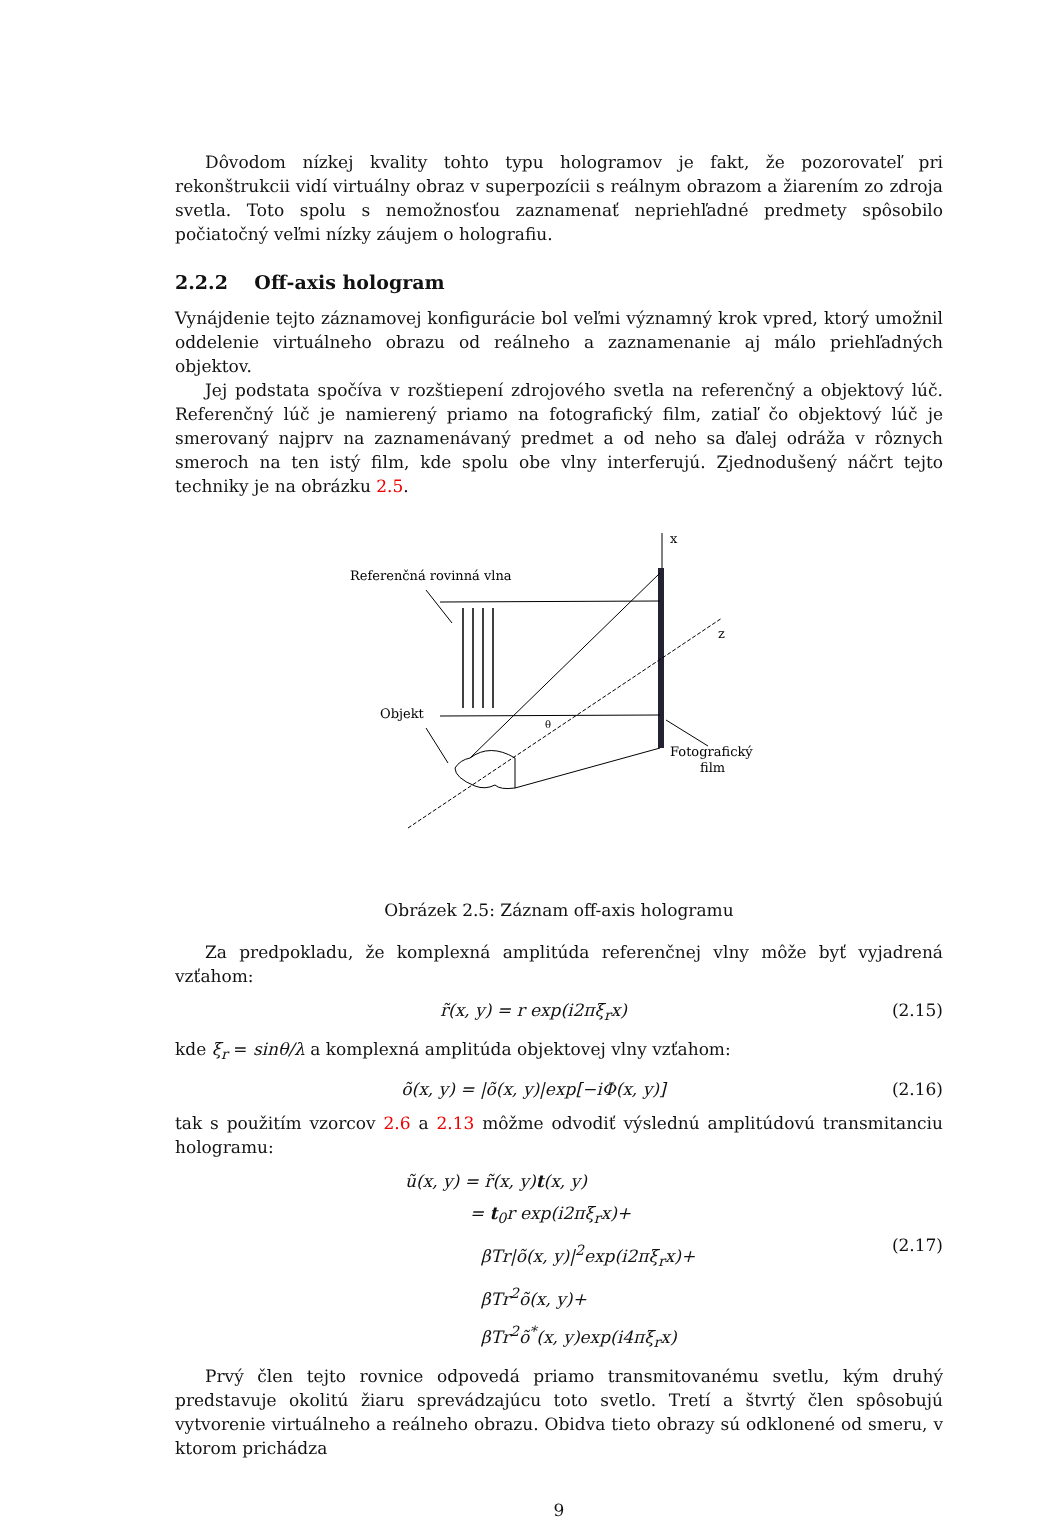Dôvodom nízkej kvality tohto typu hologramov je fakt, že pozorovateľ pri rekonštrukcii vidí virtuálny obraz v superpozícii s reálnym obrazom a žiarením zo zdroja svetla. Toto spolu s nemožnosťou zaznamenať nepriehľadné predmety spôsobilo počiatočný veľmi nízky záujem o holografiu.
2.2.2 Off-axis hologram
Vynájdenie tejto záznamovej konfigurácie bol veľmi významný krok vpred, ktorý umožnil oddelenie virtuálneho obrazu od reálneho a zaznamenanie aj málo priehľadných objektov.
Jej podstata spočíva v rozštiepení zdrojového svetla na referenčný a objektový lúč. Referenčný lúč je namierený priamo na fotografický film, zatiaľ čo objektový lúč je smerovaný najprv na zaznamenávaný predmet a od neho sa ďalej odráža v rôznych smeroch na ten istý film, kde spolu obe vlny interferujú. Zjednodušený náčrt tejto techniky je na obrázku 2.5.
x
Referenčná rovinná vlna
Objekt
z
θ
Fotografický
film
Obrázek 2.5: Záznam off-axis hologramu
Za predpokladu, že komplexná amplitúda referenčnej vlny môže byť vyjadrená vzťahom:
r̃(x, y) = r exp(i2πξ<sub>r</sub>x) (2.15)
kde ξ<sub>r</sub> = sinθ/λ a komplexná amplitúda objektovej vlny vzťahom:
õ(x, y) = |õ(x, y)|exp[−iΦ(x, y)] (2.16)
tak s použitím vzorcov 2.6 a 2.13 môžme odvodiť výslednú amplitúdovú transmitanciu hologramu:
ũ(x, y) = r̃(x, y)t(x, y)
= t<sub>0</sub>r exp(i2πξ<sub>r</sub>x)+
βTr|õ(x, y)|<sup>2</sup>exp(i2πξ<sub>r</sub>x)+
βTr<sup>2</sup>õ(x, y)+
βTr<sup>2</sup>õ<sup>*</sup>(x, y)exp(i4πξ<sub>r</sub>x)
(2.17)
Prvý člen tejto rovnice odpovedá priamo transmitovanému svetlu, kým druhý predstavuje okolitú žiaru sprevádzajúcu toto svetlo. Tretí a štvrtý člen spôsobujú vytvorenie virtuálneho a reálneho obrazu. Obidva tieto obrazy sú odklonené od smeru, v ktorom prichádza
9